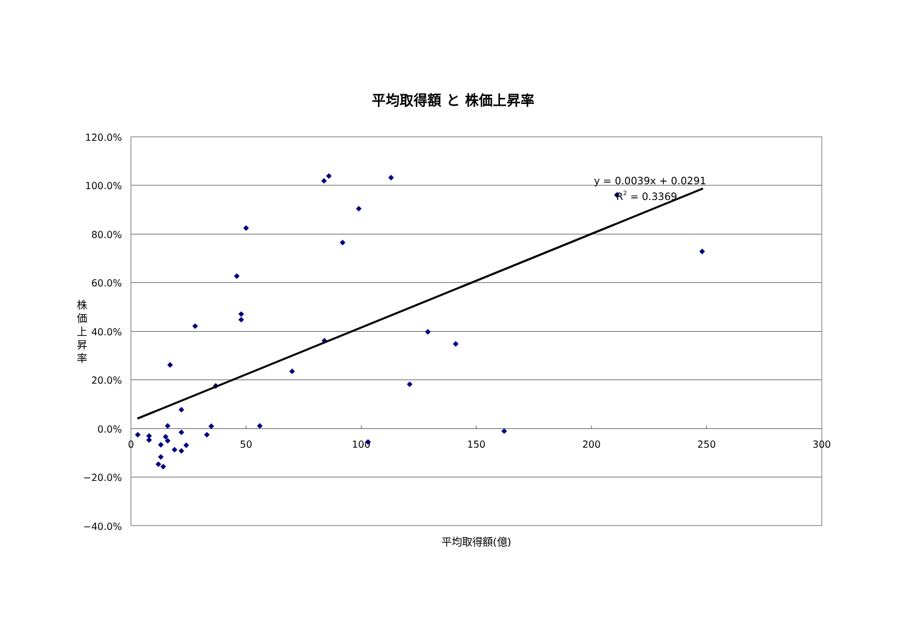平均取得額 と 株価上昇率
株
価
上
昇
率
120.0%
100.0%
80.0%
60.0%
40.0%
20.0%
0.0%
−20.0%
−40.0%
0
50
100
150
200
250
300
y = 0.0039x + 0.0291
R2 = 0.3369
平均取得額(億)